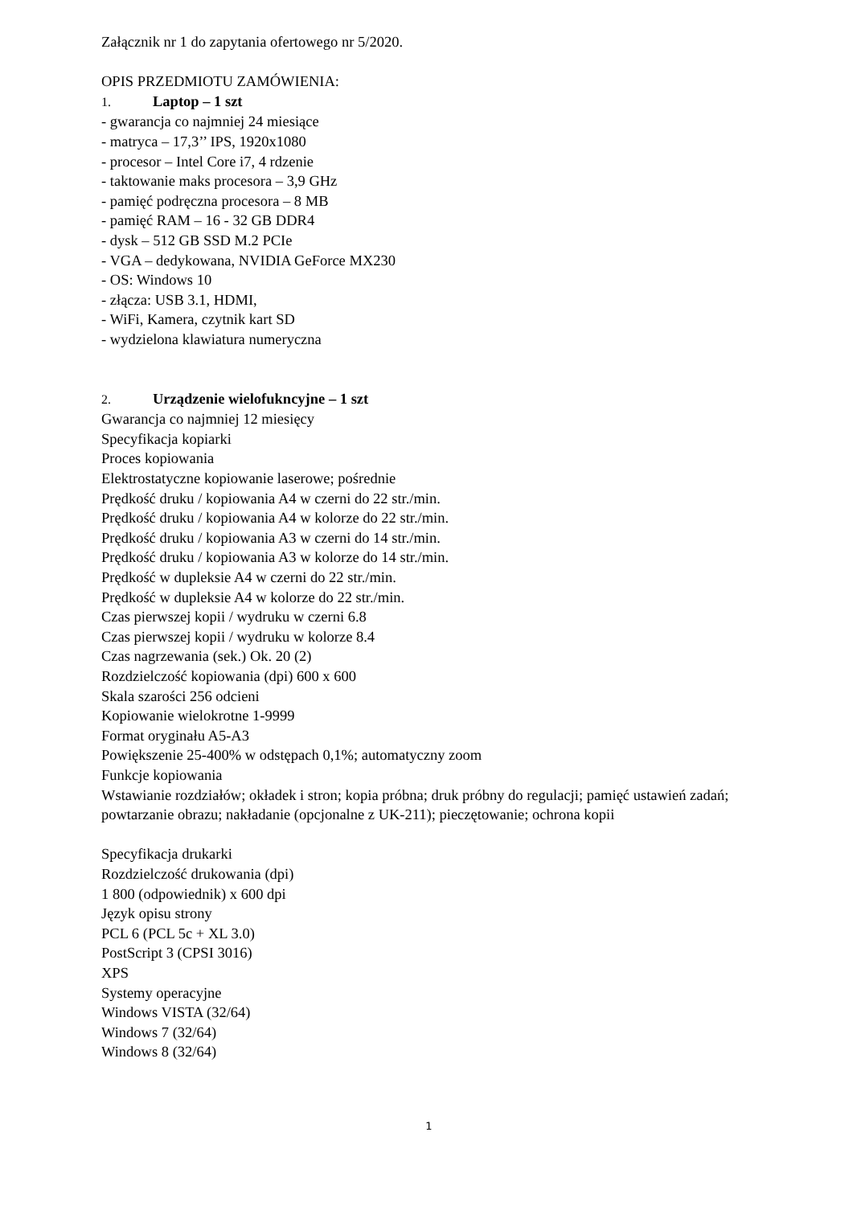Załącznik nr 1 do zapytania ofertowego nr 5/2020.
OPIS PRZEDMIOTU ZAMÓWIENIA:
1. Laptop – 1 szt
- gwarancja co najmniej 24 miesiące
- matryca – 17,3’’ IPS, 1920x1080
- procesor – Intel Core i7, 4 rdzenie
- taktowanie maks procesora – 3,9 GHz
- pamięć podręczna procesora – 8 MB
- pamięć RAM – 16 - 32 GB DDR4
- dysk – 512 GB SSD M.2 PCIe
- VGA – dedykowana, NVIDIA GeForce MX230
- OS: Windows 10
- złącza: USB 3.1, HDMI,
- WiFi, Kamera, czytnik kart SD
- wydzielona klawiatura numeryczna
2. Urządzenie wielofukncyjne – 1 szt
Gwarancja co najmniej 12 miesięcy
Specyfikacja kopiarki
Proces kopiowania
Elektrostatyczne kopiowanie laserowe; pośrednie
Prędkość druku / kopiowania A4 w czerni do 22 str./min.
Prędkość druku / kopiowania A4 w kolorze do 22 str./min.
Prędkość druku / kopiowania A3 w czerni do 14 str./min.
Prędkość druku / kopiowania A3 w kolorze do 14 str./min.
Prędkość w dupleksie A4 w czerni do 22 str./min.
Prędkość w dupleksie A4 w kolorze do 22 str./min.
Czas pierwszej kopii / wydruku w czerni 6.8
Czas pierwszej kopii / wydruku w kolorze 8.4
Czas nagrzewania (sek.) Ok. 20 (2)
Rozdzielczość kopiowania (dpi) 600 x 600
Skala szarości 256 odcieni
Kopiowanie wielokrotne 1-9999
Format oryginału A5-A3
Powiększenie 25-400% w odstępach 0,1%; automatyczny zoom
Funkcje kopiowania
Wstawianie rozdziałów; okładek i stron; kopia próbna; druk próbny do regulacji; pamięć ustawień zadań; powtarzanie obrazu; nakładanie (opcjonalne z UK-211); pieczętowanie; ochrona kopii
Specyfikacja drukarki
Rozdzielczość drukowania (dpi)
1 800 (odpowiednik) x 600 dpi
Język opisu strony
PCL 6 (PCL 5c + XL 3.0)
PostScript 3 (CPSI 3016)
XPS
Systemy operacyjne
Windows VISTA (32/64)
Windows 7 (32/64)
Windows 8 (32/64)
1